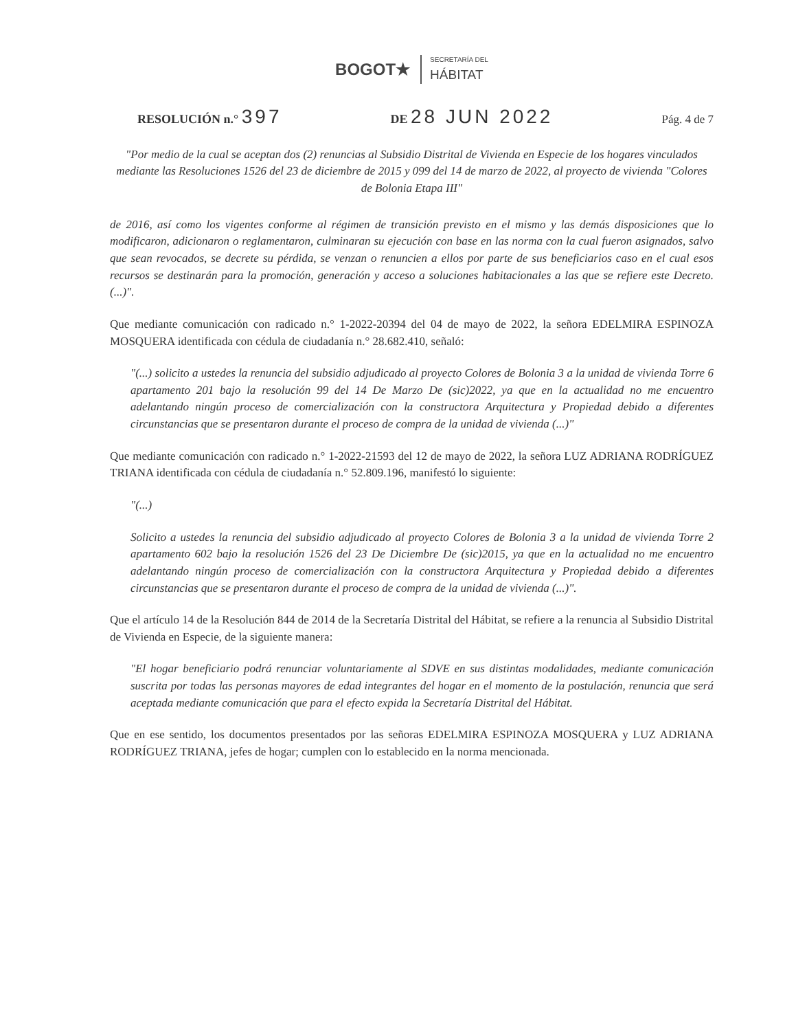BOGOT★
SECRETARÍA DEL
HÁBITAT
RESOLUCIÓN n.° 397 DE 28 JUN 2022 Pág. 4 de 7
"Por medio de la cual se aceptan dos (2) renuncias al Subsidio Distrital de Vivienda en Especie de los hogares vinculados mediante las Resoluciones 1526 del 23 de diciembre de 2015 y 099 del 14 de marzo de 2022, al proyecto de vivienda "Colores de Bolonia Etapa III"
de 2016, así como los vigentes conforme al régimen de transición previsto en el mismo y las demás disposiciones que lo modificaron, adicionaron o reglamentaron, culminaran su ejecución con base en las norma con la cual fueron asignados, salvo que sean revocados, se decrete su pérdida, se venzan o renuncien a ellos por parte de sus beneficiarios caso en el cual esos recursos se destinarán para la promoción, generación y acceso a soluciones habitacionales a las que se refiere este Decreto. (...)".
Que mediante comunicación con radicado n.° 1-2022-20394 del 04 de mayo de 2022, la señora EDELMIRA ESPINOZA MOSQUERA identificada con cédula de ciudadanía n.° 28.682.410, señaló:
"(...) solicito a ustedes la renuncia del subsidio adjudicado al proyecto Colores de Bolonia 3 a la unidad de vivienda Torre 6 apartamento 201 bajo la resolución 99 del 14 De Marzo De (sic)2022, ya que en la actualidad no me encuentro adelantando ningún proceso de comercialización con la constructora Arquitectura y Propiedad debido a diferentes circunstancias que se presentaron durante el proceso de compra de la unidad de vivienda (...)"
Que mediante comunicación con radicado n.° 1-2022-21593 del 12 de mayo de 2022, la señora LUZ ADRIANA RODRÍGUEZ TRIANA identificada con cédula de ciudadanía n.° 52.809.196, manifestó lo siguiente:
"(...)
Solicito a ustedes la renuncia del subsidio adjudicado al proyecto Colores de Bolonia 3 a la unidad de vivienda Torre 2 apartamento 602 bajo la resolución 1526 del 23 De Diciembre De (sic)2015, ya que en la actualidad no me encuentro adelantando ningún proceso de comercialización con la constructora Arquitectura y Propiedad debido a diferentes circunstancias que se presentaron durante el proceso de compra de la unidad de vivienda (...)".
Que el artículo 14 de la Resolución 844 de 2014 de la Secretaría Distrital del Hábitat, se refiere a la renuncia al Subsidio Distrital de Vivienda en Especie, de la siguiente manera:
"El hogar beneficiario podrá renunciar voluntariamente al SDVE en sus distintas modalidades, mediante comunicación suscrita por todas las personas mayores de edad integrantes del hogar en el momento de la postulación, renuncia que será aceptada mediante comunicación que para el efecto expida la Secretaría Distrital del Hábitat.
Que en ese sentido, los documentos presentados por las señoras EDELMIRA ESPINOZA MOSQUERA y LUZ ADRIANA RODRÍGUEZ TRIANA, jefes de hogar; cumplen con lo establecido en la norma mencionada.